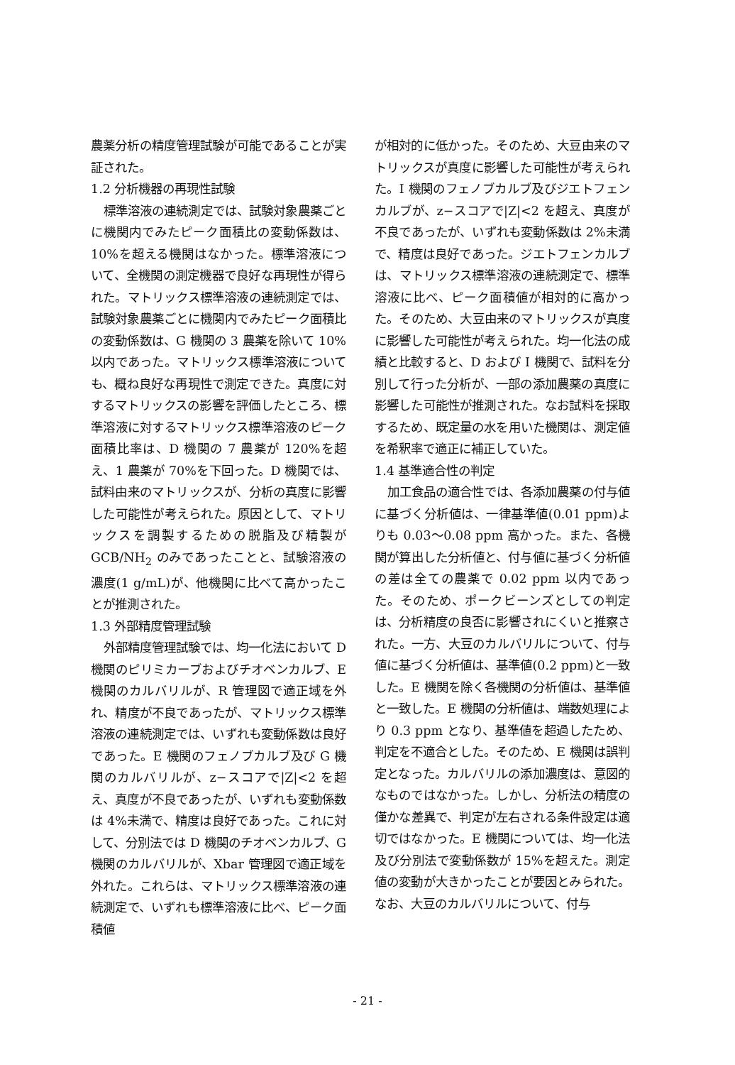農薬分析の精度管理試験が可能であることが実証された。
1.2 分析機器の再現性試験
標準溶液の連続測定では、試験対象農薬ごとに機関内でみたピーク面積比の変動係数は、10%を超える機関はなかった。標準溶液について、全機関の測定機器で良好な再現性が得られた。マトリックス標準溶液の連続測定では、試験対象農薬ごとに機関内でみたピーク面積比の変動係数は、G 機関の 3 農薬を除いて 10%以内であった。マトリックス標準溶液についても、概ね良好な再現性で測定できた。真度に対するマトリックスの影響を評価したところ、標準溶液に対するマトリックス標準溶液のピーク面積比率は、D 機関の 7 農薬が 120%を超え、1 農薬が 70%を下回った。D 機関では、試料由来のマトリックスが、分析の真度に影響した可能性が考えられた。原因として、マトリックスを調製するための脱脂及び精製が GCB/NH<sub>2</sub> のみであったことと、試験溶液の濃度(1 g/mL)が、他機関に比べて高かったことが推測された。
1.3 外部精度管理試験
外部精度管理試験では、均一化法において D 機関のピリミカーブおよびチオベンカルブ、E 機関のカルバリルが、R 管理図で適正域を外れ、精度が不良であったが、マトリックス標準溶液の連続測定では、いずれも変動係数は良好であった。E 機関のフェノブカルブ及び G 機関のカルバリルが、z−スコアで|Z|<2 を超え、真度が不良であったが、いずれも変動係数は 4%未満で、精度は良好であった。これに対して、分別法では D 機関のチオベンカルブ、G 機関のカルバリルが、Xbar 管理図で適正域を外れた。これらは、マトリックス標準溶液の連続測定で、いずれも標準溶液に比べ、ピーク面積値
が相対的に低かった。そのため、大豆由来のマトリックスが真度に影響した可能性が考えられた。I 機関のフェノブカルブ及びジエトフェンカルブが、z−スコアで|Z|<2 を超え、真度が不良であったが、いずれも変動係数は 2%未満で、精度は良好であった。ジエトフェンカルブは、マトリックス標準溶液の連続測定で、標準溶液に比べ、ピーク面積値が相対的に高かった。そのため、大豆由来のマトリックスが真度に影響した可能性が考えられた。均一化法の成績と比較すると、D および I 機関で、試料を分別して行った分析が、一部の添加農薬の真度に影響した可能性が推測された。なお試料を採取するため、既定量の水を用いた機関は、測定値を希釈率で適正に補正していた。
1.4 基準適合性の判定
加工食品の適合性では、各添加農薬の付与値に基づく分析値は、一律基準値(0.01 ppm)よりも 0.03〜0.08 ppm 高かった。また、各機関が算出した分析値と、付与値に基づく分析値の差は全ての農薬で 0.02 ppm 以内であった。そのため、ポークビーンズとしての判定は、分析精度の良否に影響されにくいと推察された。一方、大豆のカルバリルについて、付与値に基づく分析値は、基準値(0.2 ppm)と一致した。E 機関を除く各機関の分析値は、基準値と一致した。E 機関の分析値は、端数処理により 0.3 ppm となり、基準値を超過したため、判定を不適合とした。そのため、E 機関は誤判定となった。カルバリルの添加濃度は、意図的なものではなかった。しかし、分析法の精度の僅かな差異で、判定が左右される条件設定は適切ではなかった。E 機関については、均一化法及び分別法で変動係数が 15%を超えた。測定値の変動が大きかったことが要因とみられた。なお、大豆のカルバリルについて、付与
- 21 -